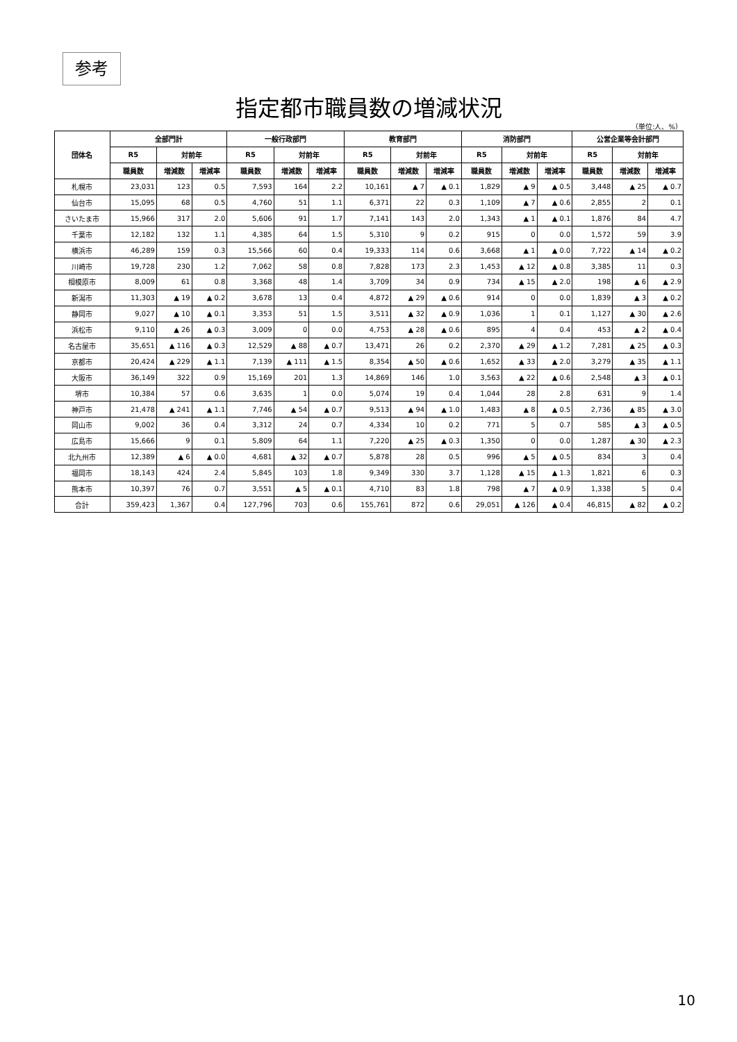参考
指定都市職員数の増減状況
（単位:人、%）
| 団体名 | 全部門計 | | | 一般行政部門 | | | 教育部門 | | | 消防部門 | | | 公営企業等会計部門 | | |
| --- | --- | --- | --- | --- | --- | --- | --- | --- | --- | --- | --- | --- | --- | --- | --- |
| | R5 | 対前年 | | R5 | 対前年 | | R5 | 対前年 | | R5 | 対前年 | | R5 | 対前年 | |
| | 職員数 | 増減数 | 増減率 | 職員数 | 増減数 | 増減率 | 職員数 | 増減数 | 増減率 | 職員数 | 増減数 | 増減率 | 職員数 | 増減数 | 増減率 |
| 札幌市 | 23,031 | 123 | 0.5 | 7,593 | 164 | 2.2 | 10,161 | ▲ 7 | ▲ 0.1 | 1,829 | ▲ 9 | ▲ 0.5 | 3,448 | ▲ 25 | ▲ 0.7 |
| 仙台市 | 15,095 | 68 | 0.5 | 4,760 | 51 | 1.1 | 6,371 | 22 | 0.3 | 1,109 | ▲ 7 | ▲ 0.6 | 2,855 | 2 | 0.1 |
| さいたま市 | 15,966 | 317 | 2.0 | 5,606 | 91 | 1.7 | 7,141 | 143 | 2.0 | 1,343 | ▲ 1 | ▲ 0.1 | 1,876 | 84 | 4.7 |
| 千葉市 | 12,182 | 132 | 1.1 | 4,385 | 64 | 1.5 | 5,310 | 9 | 0.2 | 915 | 0 | 0.0 | 1,572 | 59 | 3.9 |
| 横浜市 | 46,289 | 159 | 0.3 | 15,566 | 60 | 0.4 | 19,333 | 114 | 0.6 | 3,668 | ▲ 1 | ▲ 0.0 | 7,722 | ▲ 14 | ▲ 0.2 |
| 川崎市 | 19,728 | 230 | 1.2 | 7,062 | 58 | 0.8 | 7,828 | 173 | 2.3 | 1,453 | ▲ 12 | ▲ 0.8 | 3,385 | 11 | 0.3 |
| 相模原市 | 8,009 | 61 | 0.8 | 3,368 | 48 | 1.4 | 3,709 | 34 | 0.9 | 734 | ▲ 15 | ▲ 2.0 | 198 | ▲ 6 | ▲ 2.9 |
| 新潟市 | 11,303 | ▲ 19 | ▲ 0.2 | 3,678 | 13 | 0.4 | 4,872 | ▲ 29 | ▲ 0.6 | 914 | 0 | 0.0 | 1,839 | ▲ 3 | ▲ 0.2 |
| 静岡市 | 9,027 | ▲ 10 | ▲ 0.1 | 3,353 | 51 | 1.5 | 3,511 | ▲ 32 | ▲ 0.9 | 1,036 | 1 | 0.1 | 1,127 | ▲ 30 | ▲ 2.6 |
| 浜松市 | 9,110 | ▲ 26 | ▲ 0.3 | 3,009 | 0 | 0.0 | 4,753 | ▲ 28 | ▲ 0.6 | 895 | 4 | 0.4 | 453 | ▲ 2 | ▲ 0.4 |
| 名古屋市 | 35,651 | ▲ 116 | ▲ 0.3 | 12,529 | ▲ 88 | ▲ 0.7 | 13,471 | 26 | 0.2 | 2,370 | ▲ 29 | ▲ 1.2 | 7,281 | ▲ 25 | ▲ 0.3 |
| 京都市 | 20,424 | ▲ 229 | ▲ 1.1 | 7,139 | ▲ 111 | ▲ 1.5 | 8,354 | ▲ 50 | ▲ 0.6 | 1,652 | ▲ 33 | ▲ 2.0 | 3,279 | ▲ 35 | ▲ 1.1 |
| 大阪市 | 36,149 | 322 | 0.9 | 15,169 | 201 | 1.3 | 14,869 | 146 | 1.0 | 3,563 | ▲ 22 | ▲ 0.6 | 2,548 | ▲ 3 | ▲ 0.1 |
| 堺市 | 10,384 | 57 | 0.6 | 3,635 | 1 | 0.0 | 5,074 | 19 | 0.4 | 1,044 | 28 | 2.8 | 631 | 9 | 1.4 |
| 神戸市 | 21,478 | ▲ 241 | ▲ 1.1 | 7,746 | ▲ 54 | ▲ 0.7 | 9,513 | ▲ 94 | ▲ 1.0 | 1,483 | ▲ 8 | ▲ 0.5 | 2,736 | ▲ 85 | ▲ 3.0 |
| 岡山市 | 9,002 | 36 | 0.4 | 3,312 | 24 | 0.7 | 4,334 | 10 | 0.2 | 771 | 5 | 0.7 | 585 | ▲ 3 | ▲ 0.5 |
| 広島市 | 15,666 | 9 | 0.1 | 5,809 | 64 | 1.1 | 7,220 | ▲ 25 | ▲ 0.3 | 1,350 | 0 | 0.0 | 1,287 | ▲ 30 | ▲ 2.3 |
| 北九州市 | 12,389 | ▲ 6 | ▲ 0.0 | 4,681 | ▲ 32 | ▲ 0.7 | 5,878 | 28 | 0.5 | 996 | ▲ 5 | ▲ 0.5 | 834 | 3 | 0.4 |
| 福岡市 | 18,143 | 424 | 2.4 | 5,845 | 103 | 1.8 | 9,349 | 330 | 3.7 | 1,128 | ▲ 15 | ▲ 1.3 | 1,821 | 6 | 0.3 |
| 熊本市 | 10,397 | 76 | 0.7 | 3,551 | ▲ 5 | ▲ 0.1 | 4,710 | 83 | 1.8 | 798 | ▲ 7 | ▲ 0.9 | 1,338 | 5 | 0.4 |
| 合計 | 359,423 | 1,367 | 0.4 | 127,796 | 703 | 0.6 | 155,761 | 872 | 0.6 | 29,051 | ▲ 126 | ▲ 0.4 | 46,815 | ▲ 82 | ▲ 0.2 |
10